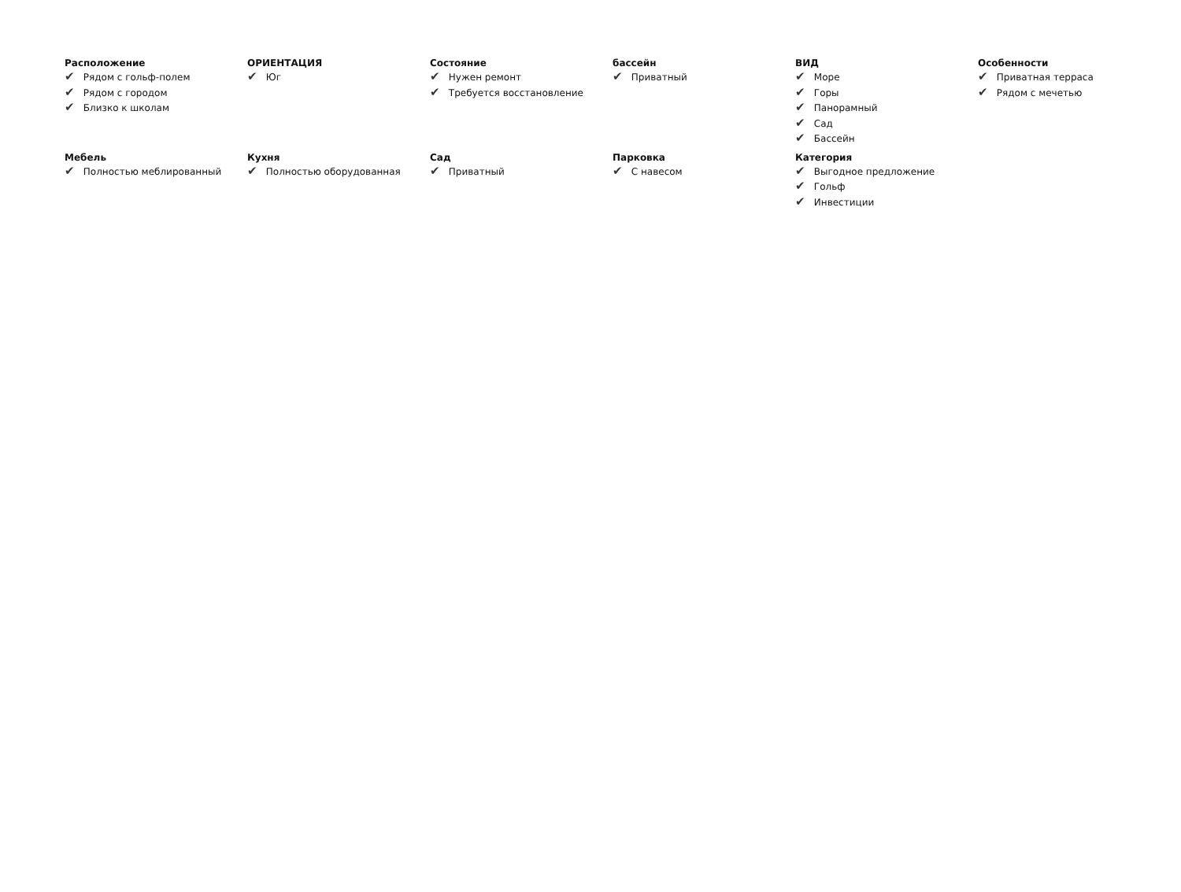Расположение
✔ Рядом с гольф-полем
✔ Рядом с городом
✔ Близко к школам
ОРИЕНТАЦИЯ
✔ Юг
Состояние
✔ Нужен ремонт
✔ Требуется восстановление
бассейн
✔ Приватный
ВИД
✔ Море
✔ Горы
✔ Панорамный
✔ Сад
✔ Бассейн
Особенности
✔ Приватная терраса
✔ Рядом с мечетью
Мебель
✔ Полностью меблированный
Кухня
✔ Полностью оборудованная
Сад
✔ Приватный
Парковка
✔ С навесом
Категория
✔ Выгодное предложение
✔ Гольф
✔ Инвестиции